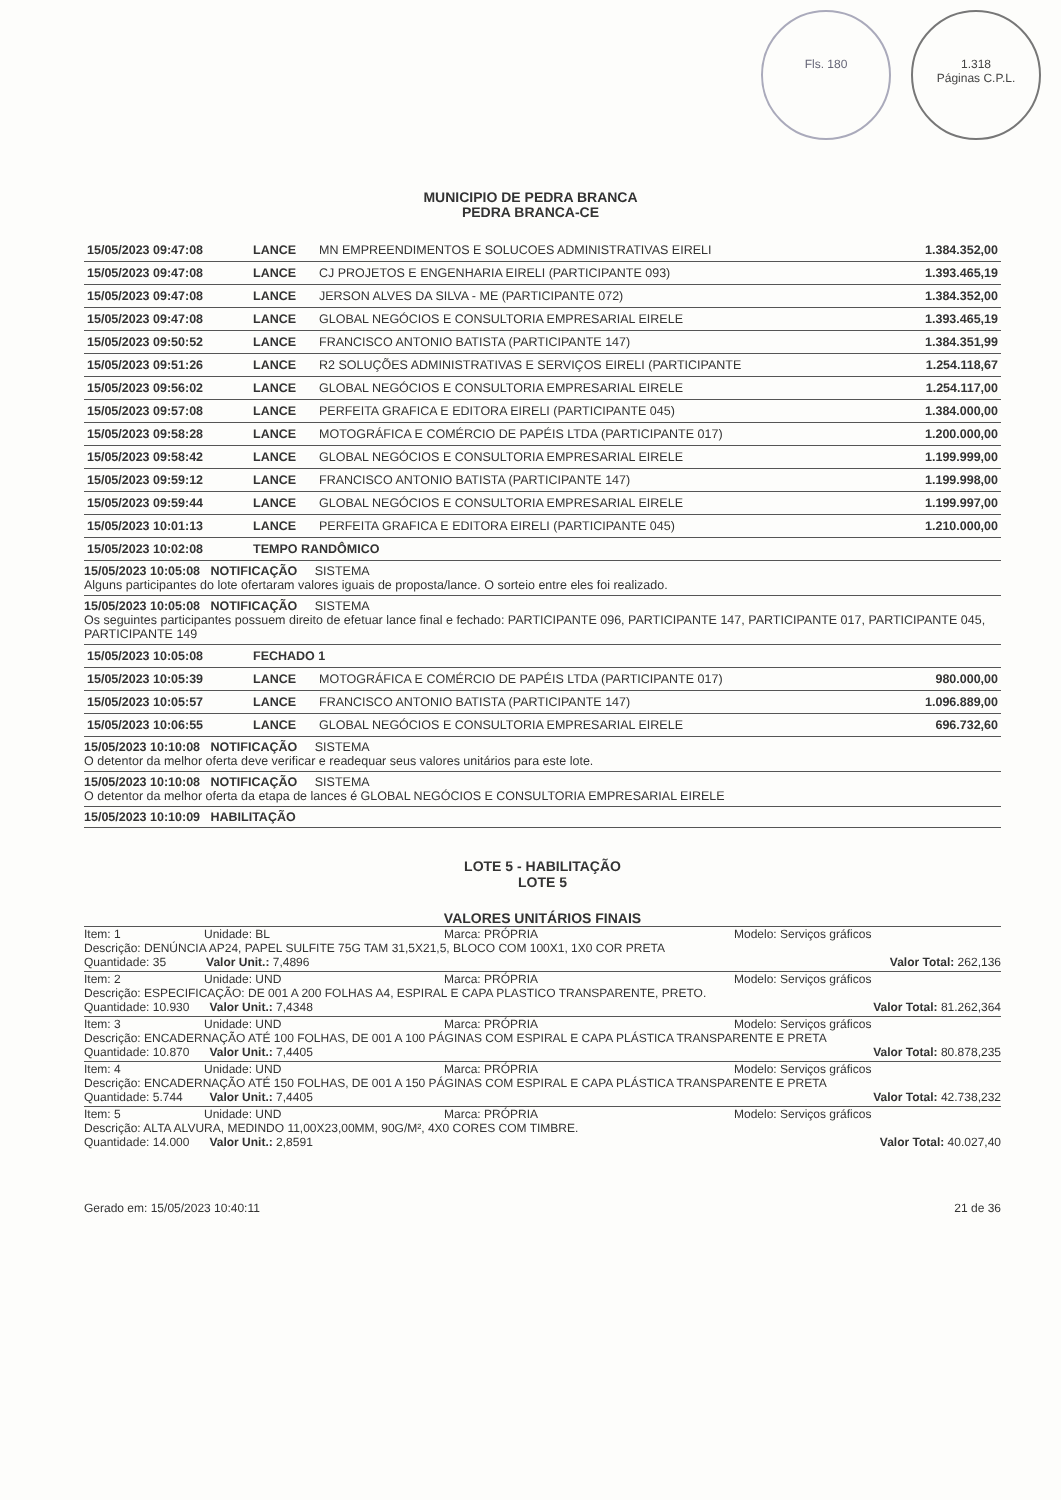Fls. 180 1.318
Páginas C.P.L.
MUNICIPIO DE PEDRA BRANCA
PEDRA BRANCA-CE
| 15/05/2023 09:47:08 | LANCE | MN EMPREENDIMENTOS E SOLUCOES ADMINISTRATIVAS EIRELI | 1.384.352,00 |
| 15/05/2023 09:47:08 | LANCE | CJ PROJETOS E ENGENHARIA EIRELI (PARTICIPANTE 093) | 1.393.465,19 |
| 15/05/2023 09:47:08 | LANCE | JERSON ALVES DA SILVA - ME (PARTICIPANTE 072) | 1.384.352,00 |
| 15/05/2023 09:47:08 | LANCE | GLOBAL NEGÓCIOS E CONSULTORIA EMPRESARIAL EIRELE | 1.393.465,19 |
| 15/05/2023 09:50:52 | LANCE | FRANCISCO ANTONIO BATISTA (PARTICIPANTE 147) | 1.384.351,99 |
| 15/05/2023 09:51:26 | LANCE | R2 SOLUÇÕES ADMINISTRATIVAS E SERVIÇOS EIRELI (PARTICIPANTE | 1.254.118,67 |
| 15/05/2023 09:56:02 | LANCE | GLOBAL NEGÓCIOS E CONSULTORIA EMPRESARIAL EIRELE | 1.254.117,00 |
| 15/05/2023 09:57:08 | LANCE | PERFEITA GRAFICA E EDITORA EIRELI (PARTICIPANTE 045) | 1.384.000,00 |
| 15/05/2023 09:58:28 | LANCE | MOTOGRÁFICA E COMÉRCIO DE PAPÉIS LTDA (PARTICIPANTE 017) | 1.200.000,00 |
| 15/05/2023 09:58:42 | LANCE | GLOBAL NEGÓCIOS E CONSULTORIA EMPRESARIAL EIRELE | 1.199.999,00 |
| 15/05/2023 09:59:12 | LANCE | FRANCISCO ANTONIO BATISTA (PARTICIPANTE 147) | 1.199.998,00 |
| 15/05/2023 09:59:44 | LANCE | GLOBAL NEGÓCIOS E CONSULTORIA EMPRESARIAL EIRELE | 1.199.997,00 |
| 15/05/2023 10:01:13 | LANCE | PERFEITA GRAFICA E EDITORA EIRELI (PARTICIPANTE 045) | 1.210.000,00 |
| 15/05/2023 10:02:08 | TEMPO RANDÔMICO | | |
15/05/2023 10:05:08 NOTIFICAÇÃO SISTEMA
Alguns participantes do lote ofertaram valores iguais de proposta/lance. O sorteio entre eles foi realizado.
15/05/2023 10:05:08 NOTIFICAÇÃO SISTEMA
Os seguintes participantes possuem direito de efetuar lance final e fechado: PARTICIPANTE 096, PARTICIPANTE 147, PARTICIPANTE 017, PARTICIPANTE 045, PARTICIPANTE 149
| 15/05/2023 10:05:08 | FECHADO 1 | | |
| 15/05/2023 10:05:39 | LANCE | MOTOGRÁFICA E COMÉRCIO DE PAPÉIS LTDA (PARTICIPANTE 017) | 980.000,00 |
| 15/05/2023 10:05:57 | LANCE | FRANCISCO ANTONIO BATISTA (PARTICIPANTE 147) | 1.096.889,00 |
| 15/05/2023 10:06:55 | LANCE | GLOBAL NEGÓCIOS E CONSULTORIA EMPRESARIAL EIRELE | 696.732,60 |
15/05/2023 10:10:08 NOTIFICAÇÃO SISTEMA
O detentor da melhor oferta deve verificar e readequar seus valores unitários para este lote.
15/05/2023 10:10:08 NOTIFICAÇÃO SISTEMA
O detentor da melhor oferta da etapa de lances é GLOBAL NEGÓCIOS E CONSULTORIA EMPRESARIAL EIRELE
15/05/2023 10:10:09 HABILITAÇÃO
LOTE 5 - HABILITAÇÃO
LOTE 5
VALORES UNITÁRIOS FINAIS
Item: 1 Unidade: BL Marca: PRÓPRIA Modelo: Serviços gráficos
Descrição: DENÚNCIA AP24, PAPEL SULFITE 75G TAM 31,5X21,5, BLOCO COM 100X1, 1X0 COR PRETA
Quantidade: 35 Valor Unit.: 7,4896 Valor Total: 262,136
Item: 2 Unidade: UND Marca: PRÓPRIA Modelo: Serviços gráficos
Descrição: ESPECIFICAÇÃO: DE 001 A 200 FOLHAS A4, ESPIRAL E CAPA PLASTICO TRANSPARENTE, PRETO.
Quantidade: 10.930 Valor Unit.: 7,4348 Valor Total: 81.262,364
Item: 3 Unidade: UND Marca: PRÓPRIA Modelo: Serviços gráficos
Descrição: ENCADERNAÇÃO ATÉ 100 FOLHAS, DE 001 A 100 PÁGINAS COM ESPIRAL E CAPA PLÁSTICA TRANSPARENTE E PRETA
Quantidade: 10.870 Valor Unit.: 7,4405 Valor Total: 80.878,235
Item: 4 Unidade: UND Marca: PRÓPRIA Modelo: Serviços gráficos
Descrição: ENCADERNAÇÃO ATÉ 150 FOLHAS, DE 001 A 150 PÁGINAS COM ESPIRAL E CAPA PLÁSTICA TRANSPARENTE E PRETA
Quantidade: 5.744 Valor Unit.: 7,4405 Valor Total: 42.738,232
Item: 5 Unidade: UND Marca: PRÓPRIA Modelo: Serviços gráficos
Descrição: ALTA ALVURA, MEDINDO 11,00X23,00MM, 90G/M², 4X0 CORES COM TIMBRE.
Quantidade: 14.000 Valor Unit.: 2,8591 Valor Total: 40.027,40
Gerado em: 15/05/2023 10:40:11 21 de 36